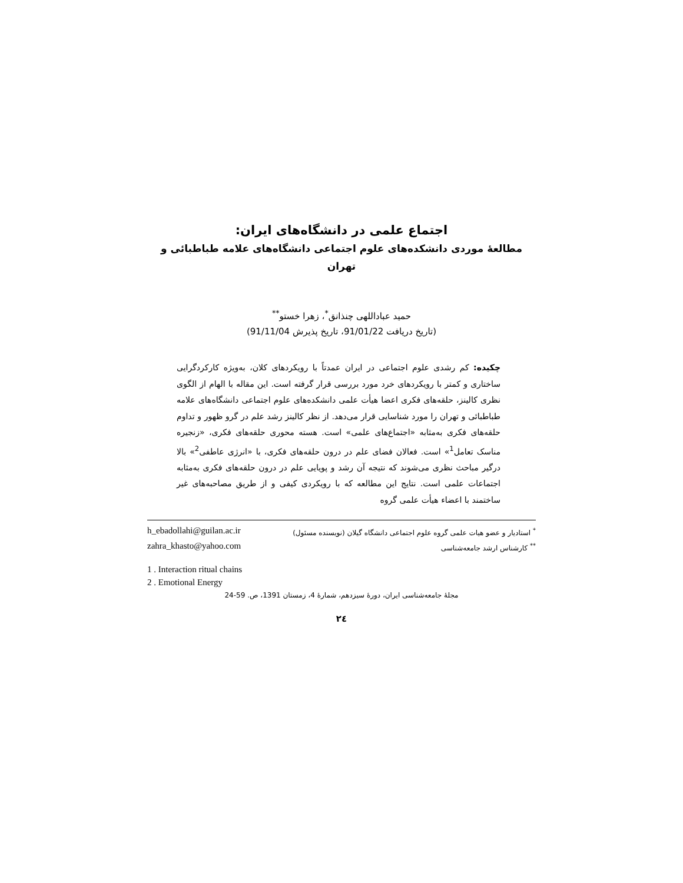اجتماع علمی در دانشگاه‌های ایران:
مطالعهٔ موردی دانشکده‌های علوم اجتماعی دانشگاه‌های علامه طباطبائی و تهران
حمید عباداللهی چنذانق<sup>*</sup>، زهرا خستو<sup>**</sup>
(تاریخ دریافت 91/01/22، تاریخ پذیرش 91/11/04)
چکیده: کم رشدی علوم اجتماعی در ایران عمدتاً با رویکردهای کلان، به‌ویژه کارکردگرایی ساختاری و کمتر با رویکردهای خرد مورد بررسی قرار گرفته است. این مقاله با الهام از الگوی نظری کالینز، حلقه‌های فکری اعضا هیأت علمی دانشکده‌های علوم اجتماعی دانشگاه‌های علامه طباطبائی و تهران را مورد شناسایی قرار می‌دهد. از نظر کالینز رشد علم در گرو ظهور و تداوم حلقه‌های فکری به‌مثابه «اجتماع‌های علمی» است. هسته محوری حلقه‌های فکری، «زنجیره مناسک تعامل<sup>1</sup>» است. فعالان فضای علم در درون حلقه‌های فکری، با «انرژی عاطفی<sup>2</sup>» بالا درگیر مباحث نظری می‌شوند که نتیجه آن رشد و پویایی علم در درون حلقه‌های فکری به‌مثابه اجتماعات علمی است. نتایج این مطالعه که با رویکردی کیفی و از طریق مصاحبه‌های غیر ساختمند با اعضاء هیأت علمی گروه
<sup>*</sup> استادیار و عضو هیات علمی گروه علوم اجتماعی دانشگاه گیلان (نویسنده مسئول) h_ebadollahi@guilan.ac.ir
<sup>**</sup> کارشناس ارشد جامعه‌شناسی zahra_khasto@yahoo.com
1 . Interaction ritual chains
2 . Emotional Energy
مجلهٔ جامعه‌شناسی ایران، دورهٔ سیزدهم، شمارهٔ 4، زمستان 1391، ص. 59-24
۲٤